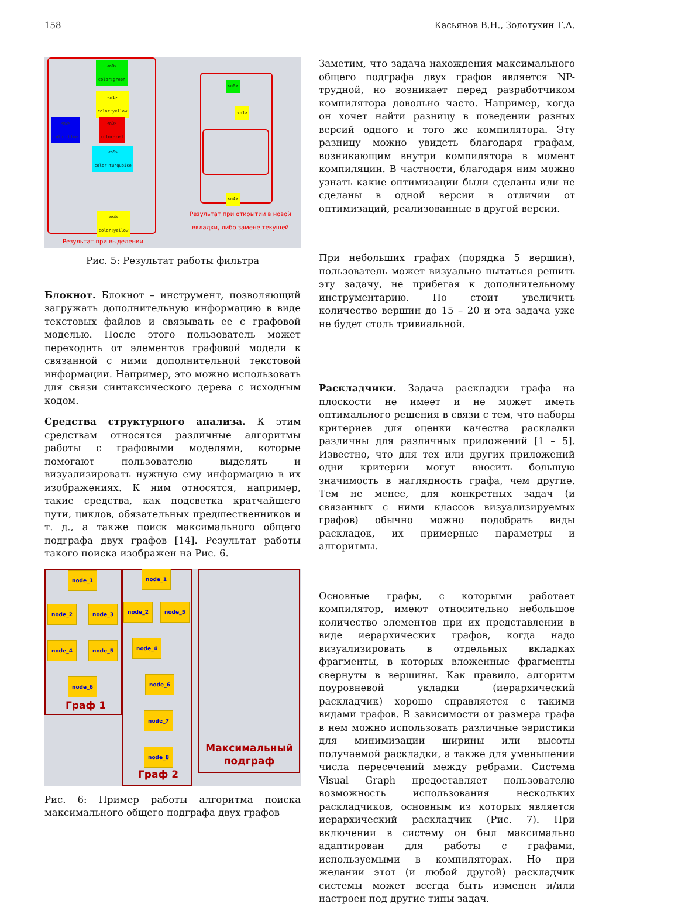158 Касьянов В.Н., Золотухин Т.А.
<n0>
color:green
<n1>
color:yellow
<n2>
color:blue
<n3>
color:red
<n5>
color:turquoise
<n4>
color:yellow
<n0>
<n1>
<n4>
Результат при открытии в новой вкладки, либо замене текущей
Результат при выделении
Рис. 5: Результат работы фильтра
Блокнот. Блокнот – инструмент, позволяющий загружать дополнительную информацию в виде текстовых файлов и связывать ее с графовой моделью. После этого пользователь может переходить от элементов графовой модели к связанной с ними дополнительной текстовой информации. Например, это можно использовать для связи синтаксического дерева с исходным кодом.
Средства структурного анализа. К этим средствам относятся различные алгоритмы работы с графовыми моделями, которые помогают пользователю выделять и визуализировать нужную ему информацию в их изображениях. К ним относятся, например, такие средства, как подсветка кратчайшего пути, циклов, обязательных предшественников и т. д., а также поиск максимального общего подграфа двух графов [14]. Результат работы такого поиска изображен на Рис. 6.
node_1
node_2 node_3
node_4 node_5
node_6
Граф 1
node_1
node_2 node_5
node_4
node_6
node_7
node_8
Граф 2
Максимальный
подграф
Рис. 6: Пример работы алгоритма поиска максимального общего подграфа двух графов
Заметим, что задача нахождения максимального общего подграфа двух графов является NP-трудной, но возникает перед разработчиком компилятора довольно часто. Например, когда он хочет найти разницу в поведении разных версий одного и того же компилятора. Эту разницу можно увидеть благодаря графам, возникающим внутри компилятора в момент компиляции. В частности, благодаря ним можно узнать какие оптимизации были сделаны или не сделаны в одной версии в отличии от оптимизаций, реализованные в другой версии.
При небольших графах (порядка 5 вершин), пользователь может визуально пытаться решить эту задачу, не прибегая к дополнительному инструментарию. Но стоит увеличить количество вершин до 15 – 20 и эта задача уже не будет столь тривиальной.
Раскладчики. Задача раскладки графа на плоскости не имеет и не может иметь оптимального решения в связи с тем, что наборы критериев для оценки качества раскладки различны для различных приложений [1 – 5]. Известно, что для тех или других приложений одни критерии могут вносить большую значимость в наглядность графа, чем другие. Тем не менее, для конкретных задач (и связанных с ними классов визуализируемых графов) обычно можно подобрать виды раскладок, их примерные параметры и алгоритмы.
Основные графы, с которыми работает компилятор, имеют относительно небольшое количество элементов при их представлении в виде иерархических графов, когда надо визуализировать в отдельных вкладках фрагменты, в которых вложенные фрагменты свернуты в вершины. Как правило, алгоритм поуровневой укладки (иерархический раскладчик) хорошо справляется с такими видами графов. В зависимости от размера графа в нем можно использовать различные эвристики для минимизации ширины или высоты получаемой раскладки, а также для уменьшения числа пересечений между ребрами. Система Visual Graph предоставляет пользователю возможность использования нескольких раскладчиков, основным из которых является иерархический раскладчик (Рис. 7). При включении в систему он был максимально адаптирован для работы с графами, используемыми в компиляторах. Но при желании этот (и любой другой) раскладчик системы может всегда быть изменен и/или настроен под другие типы задач.